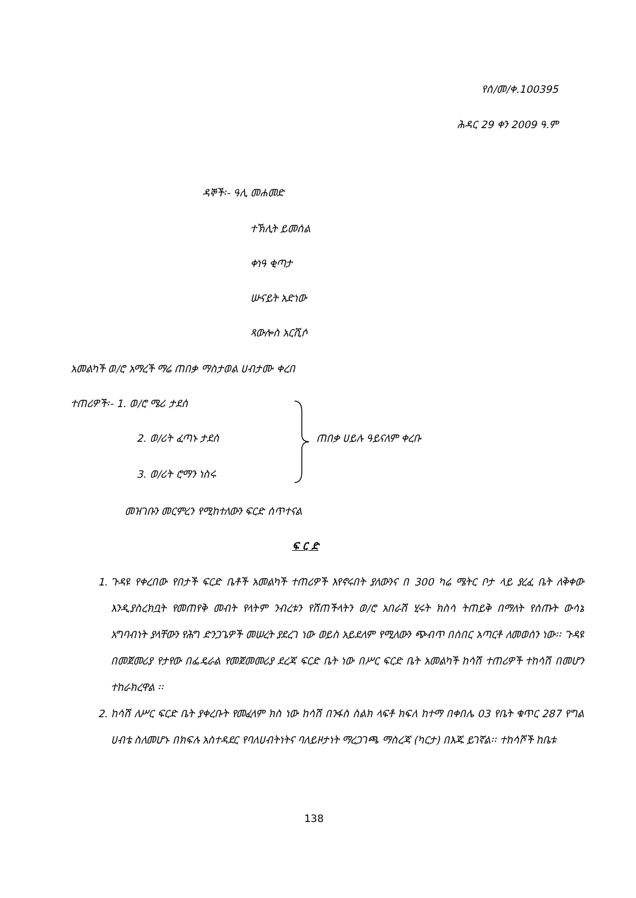የሰ/መ/ቀ.100395
ሕዳር 29 ቀን 2009 ዓ.ም
ዳኞች፡- ዓሊ መሐመድ
ተኽሊት ይመሰል
ቀነዓ ቂጣታ
ሡናይት አድነው
ጻውሎስ አርሺሶ
አመልካች ወ/ሮ አማረች ማሬ ጠበቃ ማስታወል ሀብታሙ ቀረበ
ተጠሪዎች፡- 1. ወ/ሮ ሜሪ ታደሰ
2. ወ/ሪት ፈጣኑ ታደሰ ጠበቃ ሀይሉ ዓይናለም ቀረቡ
3. ወ/ሪት ሮማን ነስሩ
መዝገቡን መርምረን የሚከተለውን ፍርድ ሰጥተናል
ፍ ር ድ
1. ጉዳዩ የቀረበው የበታች ፍርድ ቤቶች አመልካች ተጠሪዎች እየኖሩበት ያለውንና በ 300 ካሬ ሜትር ቦታ ላይ ያረፈ ቤት ለቅቀው እንዲያስረክቧት የመጠየቅ መብት የላትም ንብረቱን የሸጠችላትን ወ/ሮ አበራሽ ሂሩት ክስሳ ትጠይቅ በማለት የሰጡት ውሳኔ አግባብነት ያላቸውን የሕግ ድንጋጌዎች መሠረት ያደረገ ነው ወይስ አይደለም የሚለውን ጭብጥ በሰበር አጣርቶ ለመወሰን ነው፡፡ ጉዳዩ በመጀመሪያ የታየው በፌዴራል የመጀመመሪያ ደረጃ ፍርድ ቤት ነው በሥር ፍርድ ቤት አመልካች ከሳሽ ተጠሪዎች ተከሳሽ በመሆን ተከራክረዋል ፡፡
2. ከሳሽ ለሥር ፍርድ ቤት ያቀረቡት የመፈላም ክስ ነው ከሳሽ በንፋስ ስልክ ላፍቶ ክፍለ ከተማ በቀበሌ 03 የቤት ቁጥር 287 የግል ሀብቴ ስለመሆኑ በክፍሉ አስተዳደር የባለሀብትነትና ባለይዞታነት ማረጋገጫ ማስረጃ (ካርታ) በእጁ ይገኛል፡፡ ተከሳሾች ከቤቱ
138